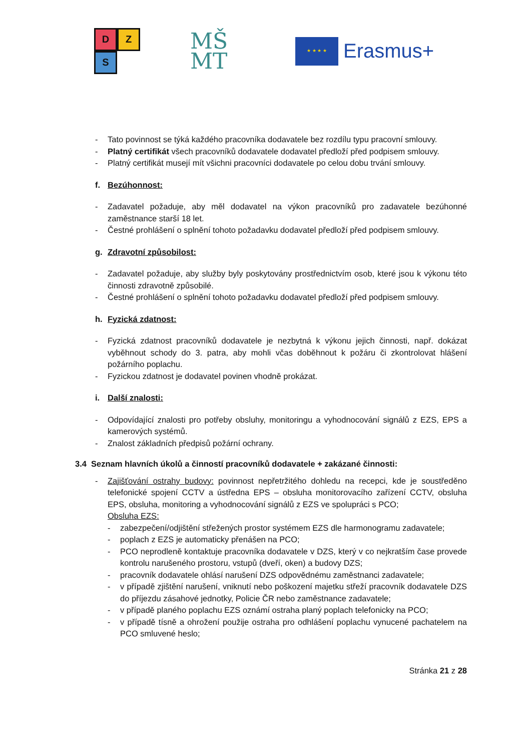D
Z
S
MŠ
MT
★ ★ ★ ★
Erasmus+
- Tato povinnost se týká každého pracovníka dodavatele bez rozdílu typu pracovní smlouvy.
- Platný certifikát všech pracovníků dodavatele dodavatel předloží před podpisem smlouvy.
- Platný certifikát musejí mít všichni pracovníci dodavatele po celou dobu trvání smlouvy.
f. Bezúhonnost:
- Zadavatel požaduje, aby měl dodavatel na výkon pracovníků pro zadavatele bezúhonné zaměstnance starší 18 let.
- Čestné prohlášení o splnění tohoto požadavku dodavatel předloží před podpisem smlouvy.
g. Zdravotní způsobilost:
- Zadavatel požaduje, aby služby byly poskytovány prostřednictvím osob, které jsou k výkonu této činnosti zdravotně způsobilé.
- Čestné prohlášení o splnění tohoto požadavku dodavatel předloží před podpisem smlouvy.
h. Fyzická zdatnost:
- Fyzická zdatnost pracovníků dodavatele je nezbytná k výkonu jejich činnosti, např. dokázat vyběhnout schody do 3. patra, aby mohli včas doběhnout k požáru či zkontrolovat hlášení požárního poplachu.
- Fyzickou zdatnost je dodavatel povinen vhodně prokázat.
i. Další znalosti:
- Odpovídající znalosti pro potřeby obsluhy, monitoringu a vyhodnocování signálů z EZS, EPS a kamerových systémů.
- Znalost základních předpisů požární ochrany.
3.4 Seznam hlavních úkolů a činností pracovníků dodavatele + zakázané činnosti:
- Zajišťování ostrahy budovy: povinnost nepřetržitého dohledu na recepci, kde je soustředěno telefonické spojení CCTV a ústředna EPS – obsluha monitorovacího zařízení CCTV, obsluha EPS, obsluha, monitoring a vyhodnocování signálů z EZS ve spolupráci s PCO;
Obsluha EZS:
- zabezpečení/odjištění střežených prostor systémem EZS dle harmonogramu zadavatele;
- poplach z EZS je automaticky přenášen na PCO;
- PCO neprodleně kontaktuje pracovníka dodavatele v DZS, který v co nejkratším čase provede kontrolu narušeného prostoru, vstupů (dveří, oken) a budovy DZS;
- pracovník dodavatele ohlásí narušení DZS odpovědnému zaměstnanci zadavatele;
- v případě zjištění narušení, vniknutí nebo poškození majetku střeží pracovník dodavatele DZS do příjezdu zásahové jednotky, Policie ČR nebo zaměstnance zadavatele;
- v případě planého poplachu EZS oznámí ostraha planý poplach telefonicky na PCO;
- v případě tísně a ohrožení použije ostraha pro odhlášení poplachu vynucené pachatelem na PCO smluvené heslo;
Stránka 21 z 28